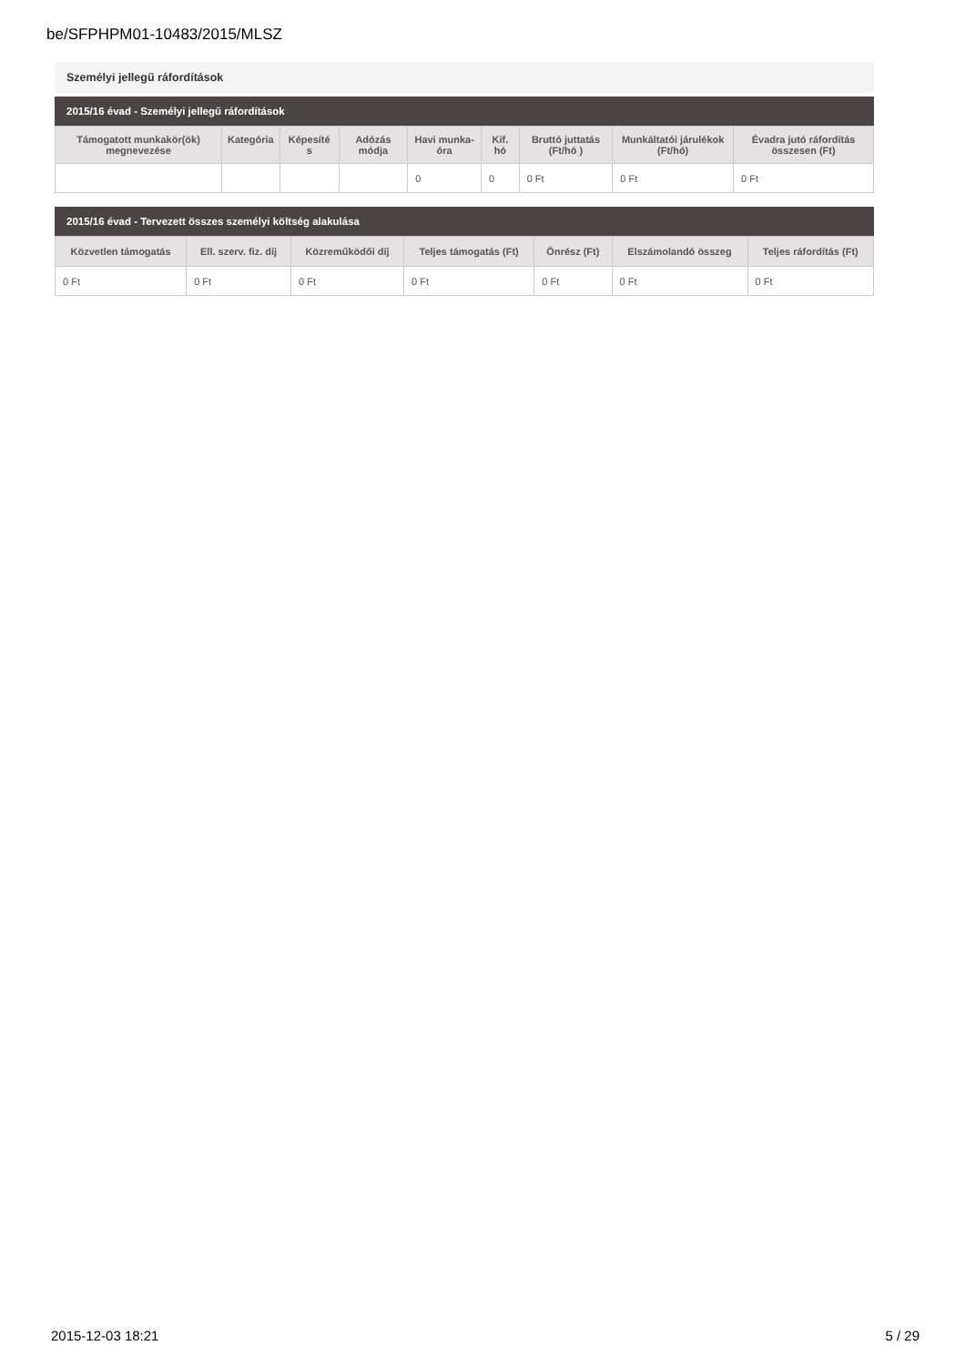be/SFPHPM01-10483/2015/MLSZ
Személyi jellegű ráfordítások
2015/16 évad - Személyi jellegű ráfordítások
| Támogatott munkakör(ök) megnevezése | Kategória | Képesíté s | Adózás módja | Havi munka-óra | Kif. hó | Bruttó juttatás (Ft/hó ) | Munkáltatói járulékok (Ft/hó) | Évadra jutó ráfordítás összesen (Ft) |
| --- | --- | --- | --- | --- | --- | --- | --- | --- |
| | | | | 0 | 0 | 0 Ft | 0 Ft | 0 Ft |
2015/16 évad - Tervezett összes személyi költség alakulása
| Közvetlen támogatás | Ell. szerv. fiz. díj | Közreműködői díj | Teljes támogatás (Ft) | Önrész (Ft) | Elszámolandó összeg | Teljes ráfordítás (Ft) |
| --- | --- | --- | --- | --- | --- | --- |
| 0 Ft | 0 Ft | 0 Ft | 0 Ft | 0 Ft | 0 Ft | 0 Ft |
2015-12-03 18:21 5 / 29